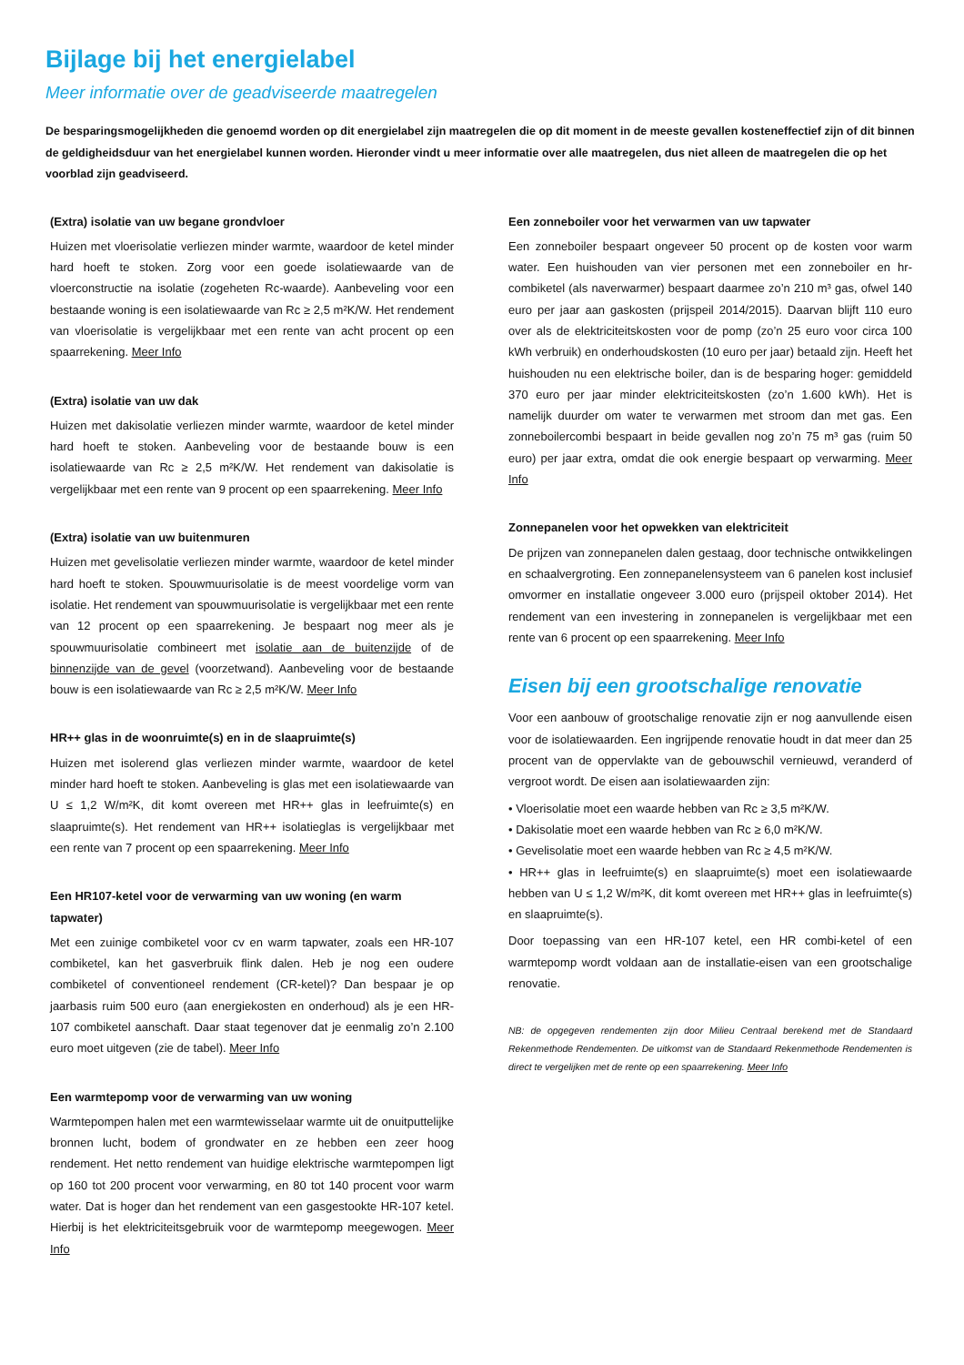Bijlage bij het energielabel
Meer informatie over de geadviseerde maatregelen
De besparingsmogelijkheden die genoemd worden op dit energielabel zijn maatregelen die op dit moment in de meeste gevallen kosteneffectief zijn of dit binnen de geldigheidsduur van het energielabel kunnen worden. Hieronder vindt u meer informatie over alle maatregelen, dus niet alleen de maatregelen die op het voorblad zijn geadviseerd.
(Extra) isolatie van uw begane grondvloer
Huizen met vloerisolatie verliezen minder warmte, waardoor de ketel minder hard hoeft te stoken. Zorg voor een goede isolatiewaarde van de vloerconstructie na isolatie (zogeheten Rc-waarde). Aanbeveling voor een bestaande woning is een isolatiewaarde van Rc ≥ 2,5 m²K/W. Het rendement van vloerisolatie is vergelijkbaar met een rente van acht procent op een spaarrekening. Meer Info
(Extra) isolatie van uw dak
Huizen met dakisolatie verliezen minder warmte, waardoor de ketel minder hard hoeft te stoken. Aanbeveling voor de bestaande bouw is een isolatiewaarde van Rc ≥ 2,5 m²K/W. Het rendement van dakisolatie is vergelijkbaar met een rente van 9 procent op een spaarrekening. Meer Info
(Extra) isolatie van uw buitenmuren
Huizen met gevelisolatie verliezen minder warmte, waardoor de ketel minder hard hoeft te stoken. Spouwmuurisolatie is de meest voordelige vorm van isolatie. Het rendement van spouwmuurisolatie is vergelijkbaar met een rente van 12 procent op een spaarrekening. Je bespaart nog meer als je spouwmuurisolatie combineert met isolatie aan de buitenzijde of de binnenzijde van de gevel (voorzetwand). Aanbeveling voor de bestaande bouw is een isolatiewaarde van Rc ≥ 2,5 m²K/W. Meer Info
HR++ glas in de woonruimte(s) en in de slaapruimte(s)
Huizen met isolerend glas verliezen minder warmte, waardoor de ketel minder hard hoeft te stoken. Aanbeveling is glas met een isolatiewaarde van U ≤ 1,2 W/m²K, dit komt overeen met HR++ glas in leefruimte(s) en slaapruimte(s). Het rendement van HR++ isolatieglas is vergelijkbaar met een rente van 7 procent op een spaarrekening. Meer Info
Een HR107-ketel voor de verwarming van uw woning (en warm tapwater)
Met een zuinige combiketel voor cv en warm tapwater, zoals een HR-107 combiketel, kan het gasverbruik flink dalen. Heb je nog een oudere combiketel of conventioneel rendement (CR-ketel)? Dan bespaar je op jaarbasis ruim 500 euro (aan energiekosten en onderhoud) als je een HR-107 combiketel aanschaft. Daar staat tegenover dat je eenmalig zo’n 2.100 euro moet uitgeven (zie de tabel). Meer Info
Een warmtepomp voor de verwarming van uw woning
Warmtepompen halen met een warmtewisselaar warmte uit de onuitputtelijke bronnen lucht, bodem of grondwater en ze hebben een zeer hoog rendement. Het netto rendement van huidige elektrische warmtepompen ligt op 160 tot 200 procent voor verwarming, en 80 tot 140 procent voor warm water. Dat is hoger dan het rendement van een gasgestookte HR-107 ketel. Hierbij is het elektriciteitsgebruik voor de warmtepomp meegewogen. Meer Info
Een zonneboiler voor het verwarmen van uw tapwater
Een zonneboiler bespaart ongeveer 50 procent op de kosten voor warm water. Een huishouden van vier personen met een zonneboiler en hr-combiketel (als naverwarmer) bespaart daarmee zo’n 210 m³ gas, ofwel 140 euro per jaar aan gaskosten (prijspeil 2014/2015). Daarvan blijft 110 euro over als de elektriciteitskosten voor de pomp (zo’n 25 euro voor circa 100 kWh verbruik) en onderhoudskosten (10 euro per jaar) betaald zijn. Heeft het huishouden nu een elektrische boiler, dan is de besparing hoger: gemiddeld 370 euro per jaar minder elektriciteitskosten (zo’n 1.600 kWh). Het is namelijk duurder om water te verwarmen met stroom dan met gas. Een zonneboilercombi bespaart in beide gevallen nog zo’n 75 m³ gas (ruim 50 euro) per jaar extra, omdat die ook energie bespaart op verwarming. Meer Info
Zonnepanelen voor het opwekken van elektriciteit
De prijzen van zonnepanelen dalen gestaag, door technische ontwikkelingen en schaalvergroting. Een zonnepanelensysteem van 6 panelen kost inclusief omvormer en installatie ongeveer 3.000 euro (prijspeil oktober 2014). Het rendement van een investering in zonnepanelen is vergelijkbaar met een rente van 6 procent op een spaarrekening. Meer Info
Eisen bij een grootschalige renovatie
Voor een aanbouw of grootschalige renovatie zijn er nog aanvullende eisen voor de isolatiewaarden. Een ingrijpende renovatie houdt in dat meer dan 25 procent van de oppervlakte van de gebouwschil vernieuwd, veranderd of vergroot wordt. De eisen aan isolatiewaarden zijn:
• Vloerisolatie moet een waarde hebben van Rc ≥ 3,5 m²K/W.
• Dakisolatie moet een waarde hebben van Rc ≥ 6,0 m²K/W.
• Gevelisolatie moet een waarde hebben van Rc ≥ 4,5 m²K/W.
• HR++ glas in leefruimte(s) en slaapruimte(s) moet een isolatiewaarde hebben van U ≤ 1,2 W/m²K, dit komt overeen met HR++ glas in leefruimte(s) en slaapruimte(s).
Door toepassing van een HR-107 ketel, een HR combi-ketel of een warmtepomp wordt voldaan aan de installatie-eisen van een grootschalige renovatie.
NB: de opgegeven rendementen zijn door Milieu Centraal berekend met de Standaard Rekenmethode Rendementen. De uitkomst van de Standaard Rekenmethode Rendementen is direct te vergelijken met de rente op een spaarrekening. Meer Info